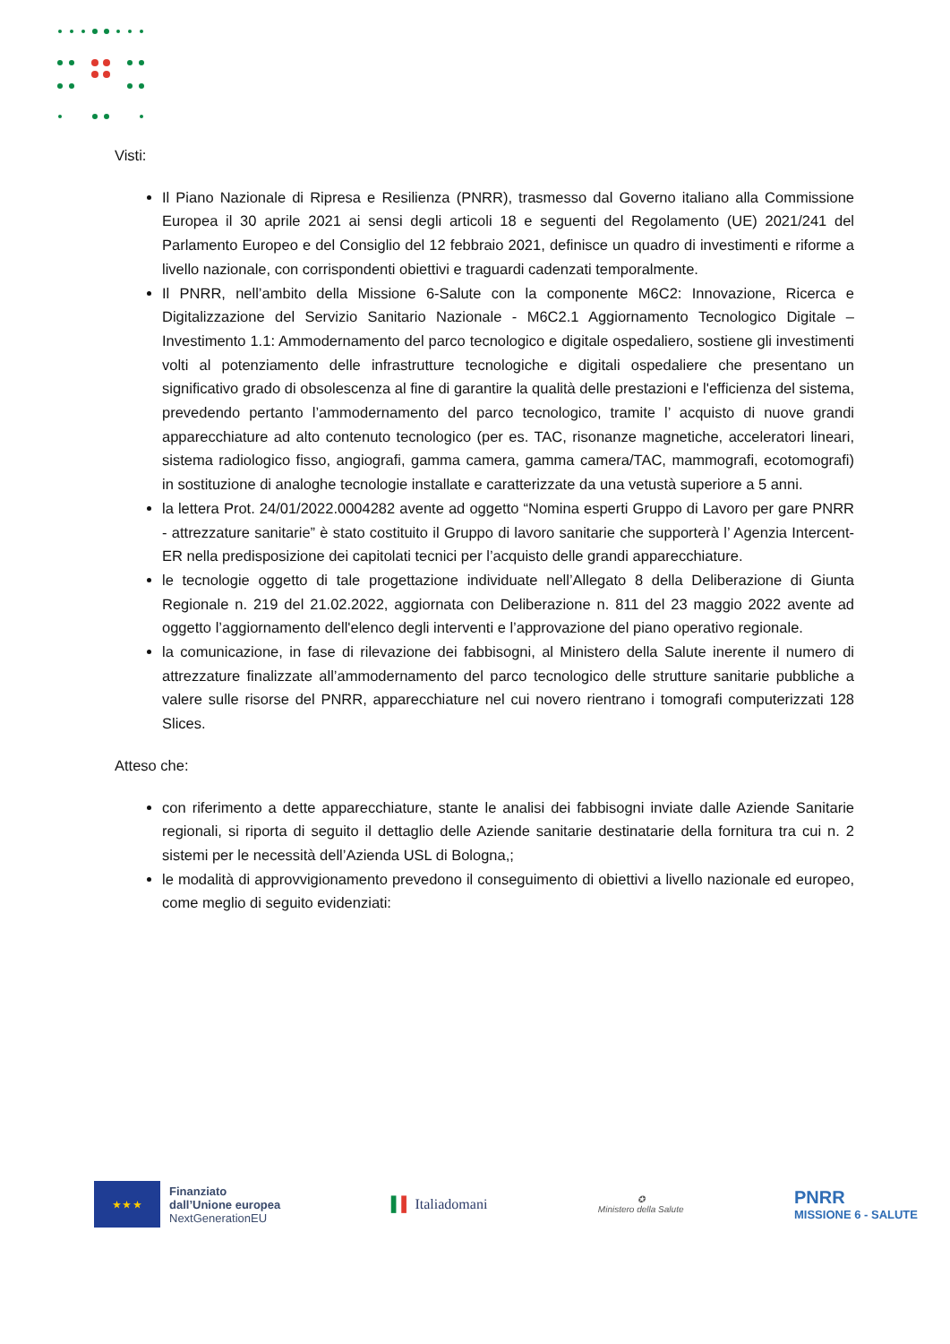Visti:
Il Piano Nazionale di Ripresa e Resilienza (PNRR), trasmesso dal Governo italiano alla Commissione Europea il 30 aprile 2021 ai sensi degli articoli 18 e seguenti del Regolamento (UE) 2021/241 del Parlamento Europeo e del Consiglio del 12 febbraio 2021, definisce un quadro di investimenti e riforme a livello nazionale, con corrispondenti obiettivi e traguardi cadenzati temporalmente.
Il PNRR, nell’ambito della Missione 6-Salute con la componente M6C2: Innovazione, Ricerca e Digitalizzazione del Servizio Sanitario Nazionale - M6C2.1 Aggiornamento Tecnologico Digitale – Investimento 1.1: Ammodernamento del parco tecnologico e digitale ospedaliero, sostiene gli investimenti volti al potenziamento delle infrastrutture tecnologiche e digitali ospedaliere che presentano un significativo grado di obsolescenza al fine di garantire la qualità delle prestazioni e l'efficienza del sistema, prevedendo pertanto l’ammodernamento del parco tecnologico, tramite l’ acquisto di nuove grandi apparecchiature ad alto contenuto tecnologico (per es. TAC, risonanze magnetiche, acceleratori lineari, sistema radiologico fisso, angiografi, gamma camera, gamma camera/TAC, mammografi, ecotomografi) in sostituzione di analoghe tecnologie installate e caratterizzate da una vetustà superiore a 5 anni.
la lettera Prot. 24/01/2022.0004282 avente ad oggetto “Nomina esperti Gruppo di Lavoro per gare PNRR - attrezzature sanitarie” è stato costituito il Gruppo di lavoro sanitarie che supporterà l’ Agenzia Intercent-ER nella predisposizione dei capitolati tecnici per l’acquisto delle grandi apparecchiature.
le tecnologie oggetto di tale progettazione individuate nell’Allegato 8 della Deliberazione di Giunta Regionale n. 219 del 21.02.2022, aggiornata con Deliberazione n. 811 del 23 maggio 2022 avente ad oggetto l’aggiornamento dell'elenco degli interventi e l’approvazione del piano operativo regionale.
la comunicazione, in fase di rilevazione dei fabbisogni, al Ministero della Salute inerente il numero di attrezzature finalizzate all’ammodernamento del parco tecnologico delle strutture sanitarie pubbliche a valere sulle risorse del PNRR, apparecchiature nel cui novero rientrano i tomografi computerizzati 128 Slices.
Atteso che:
con riferimento a dette apparecchiature, stante le analisi dei fabbisogni inviate dalle Aziende Sanitarie regionali, si riporta di seguito il dettaglio delle Aziende sanitarie destinatarie della fornitura tra cui n. 2 sistemi per le necessità dell’Azienda USL di Bologna,;
le modalità di approvvigionamento prevedono il conseguimento di obiettivi a livello nazionale ed europeo, come meglio di seguito evidenziati:
★ ★ ★
Finanziato
dall’Unione europea
NextGenerationEU
▌▌ Italiadomani
✪
Ministero della Salute
PNRR
MISSIONE 6 - SALUTE